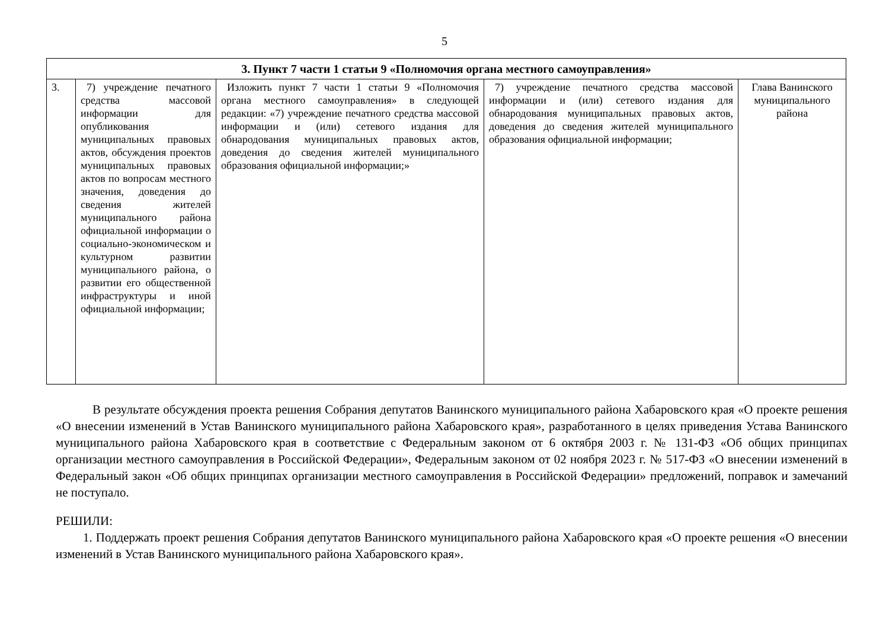5
| 3. Пункт 7 части 1 статьи 9 «Полномочия органа местного самоуправления» | | | | |
| --- | --- | --- | --- | --- |
| 3. | 7) учреждение печатного средства массовой информации для опубликования муниципальных правовых актов, обсуждения проектов муниципальных правовых актов по вопросам местного значения, доведения до сведения жителей муниципального района официальной информации о социально-экономическом и культурном развитии муниципального района, о развитии его общественной инфраструктуры и иной официальной информации; | Изложить пункт 7 части 1 статьи 9 «Полномочия органа местного самоуправления» в следующей редакции: «7) учреждение печатного средства массовой информации и (или) сетевого издания для обнародования муниципальных правовых актов, доведения до сведения жителей муниципального образования официальной информации;» | 7) учреждение печатного средства массовой информации и (или) сетевого издания для обнародования муниципальных правовых актов, доведения до сведения жителей муниципального образования официальной информации; | Глава Ванинского муниципального района |
В результате обсуждения проекта решения Собрания депутатов Ванинского муниципального района Хабаровского края «О проекте решения «О внесении изменений в Устав Ванинского муниципального района Хабаровского края», разработанного в целях приведения Устава Ванинского муниципального района Хабаровского края в соответствие с Федеральным законом от 6 октября 2003 г. № 131-ФЗ «Об общих принципах организации местного самоуправления в Российской Федерации», Федеральным законом от 02 ноября 2023 г. № 517-ФЗ «О внесении изменений в Федеральный закон «Об общих принципах организации местного самоуправления в Российской Федерации» предложений, поправок и замечаний не поступало.
РЕШИЛИ:
1. Поддержать проект решения Собрания депутатов Ванинского муниципального района Хабаровского края «О проекте решения «О внесении изменений в Устав Ванинского муниципального района Хабаровского края».